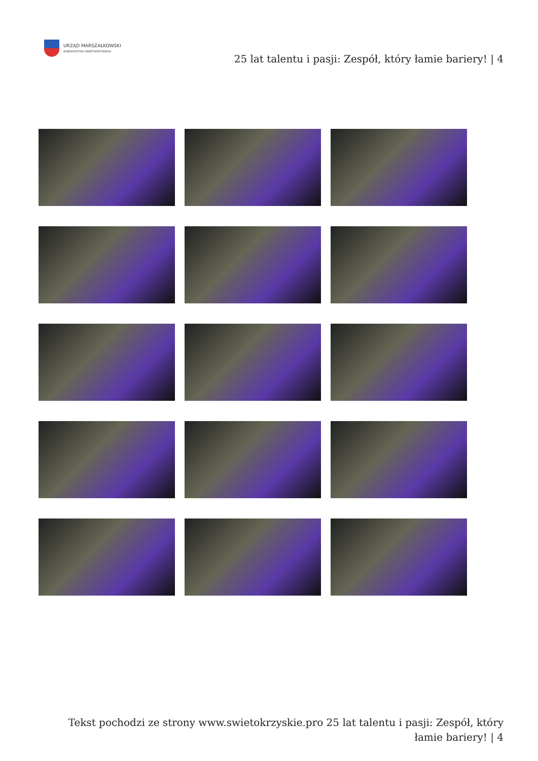URZĄD MARSZAŁKOWSKI
WOJEWÓDZTWA ŚWIĘTOKRZYSKIEGO
25 lat talentu i pasji: Zespół, który łamie bariery! | 4
Tekst pochodzi ze strony www.swietokrzyskie.pro 25 lat talentu i pasji: Zespół, który łamie bariery! | 4